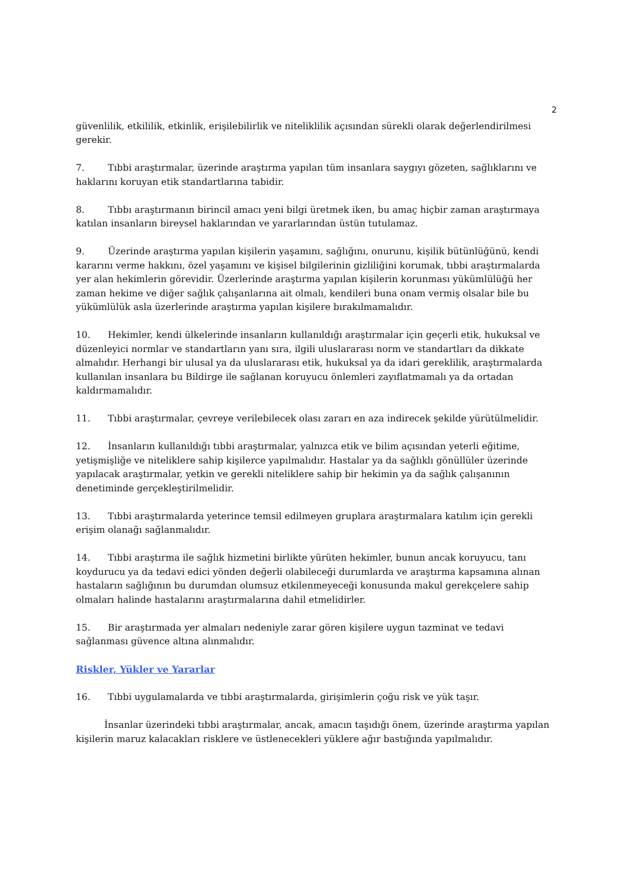2
güvenlilik, etkililik, etkinlik, erişilebilirlik ve niteliklilik açısından sürekli olarak değerlendirilmesi gerekir.
7. Tıbbi araştırmalar, üzerinde araştırma yapılan tüm insanlara saygıyı gözeten, sağlıklarını ve haklarını koruyan etik standartlarına tabidir.
8. Tıbbı araştırmanın birincil amacı yeni bilgi üretmek iken, bu amaç hiçbir zaman araştırmaya katılan insanların bireysel haklarından ve yararlarından üstün tutulamaz.
9. Üzerinde araştırma yapılan kişilerin yaşamını, sağlığını, onurunu, kişilik bütünlüğünü, kendi kararını verme hakkını, özel yaşamını ve kişisel bilgilerinin gizliliğini korumak, tıbbi araştırmalarda yer alan hekimlerin görevidir. Üzerlerinde araştırma yapılan kişilerin korunması yükümlülüğü her zaman hekime ve diğer sağlık çalışanlarına ait olmalı, kendileri buna onam vermiş olsalar bile bu yükümlülük asla üzerlerinde araştırma yapılan kişilere bırakılmamalıdır.
10. Hekimler, kendi ülkelerinde insanların kullanıldığı araştırmalar için geçerli etik, hukuksal ve düzenleyici normlar ve standartların yanı sıra, ilgili uluslararası norm ve standartları da dikkate almalıdır. Herhangi bir ulusal ya da uluslararası etik, hukuksal ya da idari gereklilik, araştırmalarda kullanılan insanlara bu Bildirge ile sağlanan koruyucu önlemleri zayıflatmamalı ya da ortadan kaldırmamalıdır.
11. Tıbbi araştırmalar, çevreye verilebilecek olası zararı en aza indirecek şekilde yürütülmelidir.
12. İnsanların kullanıldığı tıbbi araştırmalar, yalnızca etik ve bilim açısından yeterli eğitime, yetişmişliğe ve niteliklere sahip kişilerce yapılmalıdır. Hastalar ya da sağlıklı gönüllüler üzerinde yapılacak araştırmalar, yetkin ve gerekli niteliklere sahip bir hekimin ya da sağlık çalışanının denetiminde gerçekleştirilmelidir.
13. Tıbbi araştırmalarda yeterince temsil edilmeyen gruplara araştırmalara katılım için gerekli erişim olanağı sağlanmalıdır.
14. Tıbbi araştırma ile sağlık hizmetini birlikte yürüten hekimler, bunun ancak koruyucu, tanı koydurucu ya da tedavi edici yönden değerli olabileceği durumlarda ve araştırma kapsamına alınan hastaların sağlığının bu durumdan olumsuz etkilenmeyeceği konusunda makul gerekçelere sahip olmaları halinde hastalarını araştırmalarına dahil etmelidirler.
15. Bir araştırmada yer almaları nedeniyle zarar gören kişilere uygun tazminat ve tedavi sağlanması güvence altına alınmalıdır.
Riskler, Yükler ve Yararlar
16. Tıbbi uygulamalarda ve tıbbi araştırmalarda, girişimlerin çoğu risk ve yük taşır.
İnsanlar üzerindeki tıbbi araştırmalar, ancak, amacın taşıdığı önem, üzerinde araştırma yapılan kişilerin maruz kalacakları risklere ve üstlenecekleri yüklere ağır bastığında yapılmalıdır.